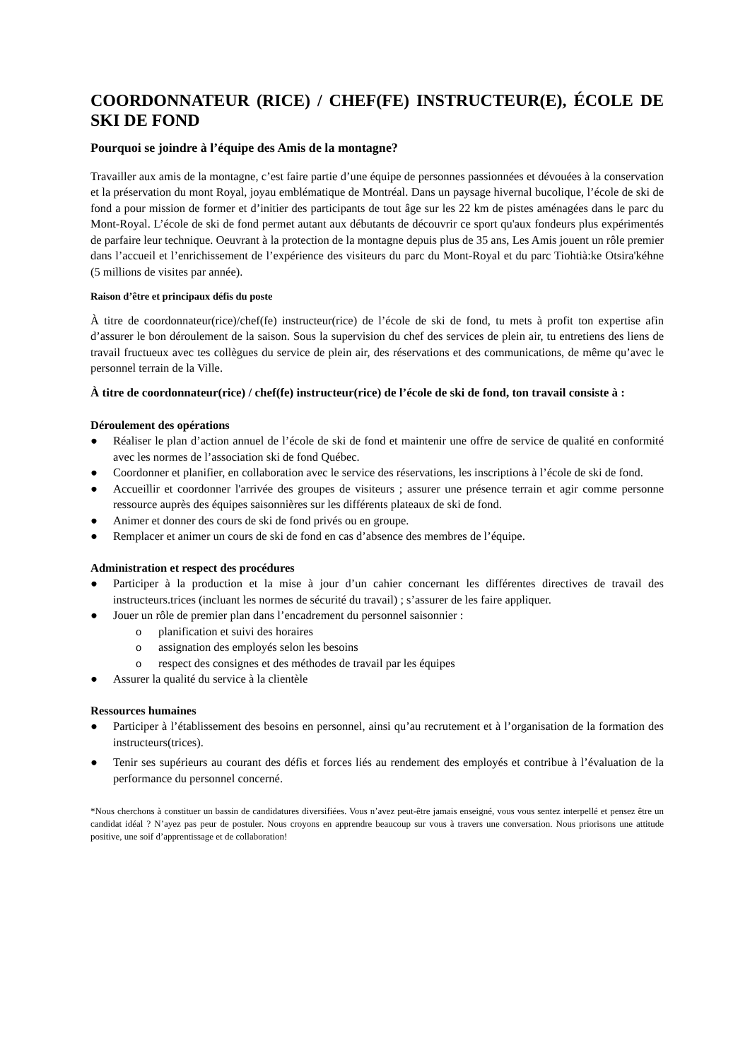COORDONNATEUR (RICE) / CHEF(FE) INSTRUCTEUR(E), ÉCOLE DE SKI DE FOND
Pourquoi se joindre à l’équipe des Amis de la montagne?
Travailler aux amis de la montagne, c’est faire partie d’une équipe de personnes passionnées et dévouées à la conservation et la préservation du mont Royal, joyau emblématique de Montréal. Dans un paysage hivernal bucolique, l’école de ski de fond a pour mission de former et d’initier des participants de tout âge sur les 22 km de pistes aménagées dans le parc du Mont-Royal. L’école de ski de fond permet autant aux débutants de découvrir ce sport qu'aux fondeurs plus expérimentés de parfaire leur technique. Oeuvrant à la protection de la montagne depuis plus de 35 ans, Les Amis jouent un rôle premier dans l’accueil et l’enrichissement de l’expérience des visiteurs du parc du Mont-Royal et du parc Tiohtià:ke Otsira'kéhne (5 millions de visites par année).
Raison d’être et principaux défis du poste
À titre de coordonnateur(rice)/chef(fe) instructeur(rice) de l’école de ski de fond, tu mets à profit ton expertise afin d’assurer le bon déroulement de la saison. Sous la supervision du chef des services de plein air, tu entretiens des liens de travail fructueux avec tes collègues du service de plein air, des réservations et des communications, de même qu’avec le personnel terrain de la Ville.
À titre de coordonnateur(rice) / chef(fe) instructeur(rice) de l’école de ski de fond, ton travail consiste à :
Déroulement des opérations
● Réaliser le plan d’action annuel de l’école de ski de fond et maintenir une offre de service de qualité en conformité avec les normes de l’association ski de fond Québec.
● Coordonner et planifier, en collaboration avec le service des réservations, les inscriptions à l’école de ski de fond.
● Accueillir et coordonner l'arrivée des groupes de visiteurs ; assurer une présence terrain et agir comme personne ressource auprès des équipes saisonnières sur les différents plateaux de ski de fond.
● Animer et donner des cours de ski de fond privés ou en groupe.
● Remplacer et animer un cours de ski de fond en cas d’absence des membres de l’équipe.
Administration et respect des procédures
● Participer à la production et la mise à jour d’un cahier concernant les différentes directives de travail des instructeurs.trices (incluant les normes de sécurité du travail) ; s’assurer de les faire appliquer.
● Jouer un rôle de premier plan dans l’encadrement du personnel saisonnier :
o planification et suivi des horaires
o assignation des employés selon les besoins
o respect des consignes et des méthodes de travail par les équipes
● Assurer la qualité du service à la clientèle
Ressources humaines
● Participer à l’établissement des besoins en personnel, ainsi qu’au recrutement et à l’organisation de la formation des instructeurs(trices).
● Tenir ses supérieurs au courant des défis et forces liés au rendement des employés et contribue à l’évaluation de la performance du personnel concerné.
*Nous cherchons à constituer un bassin de candidatures diversifiées. Vous n’avez peut-être jamais enseigné, vous vous sentez interpellé et pensez être un candidat idéal ? N’ayez pas peur de postuler. Nous croyons en apprendre beaucoup sur vous à travers une conversation. Nous priorisons une attitude positive, une soif d’apprentissage et de collaboration!